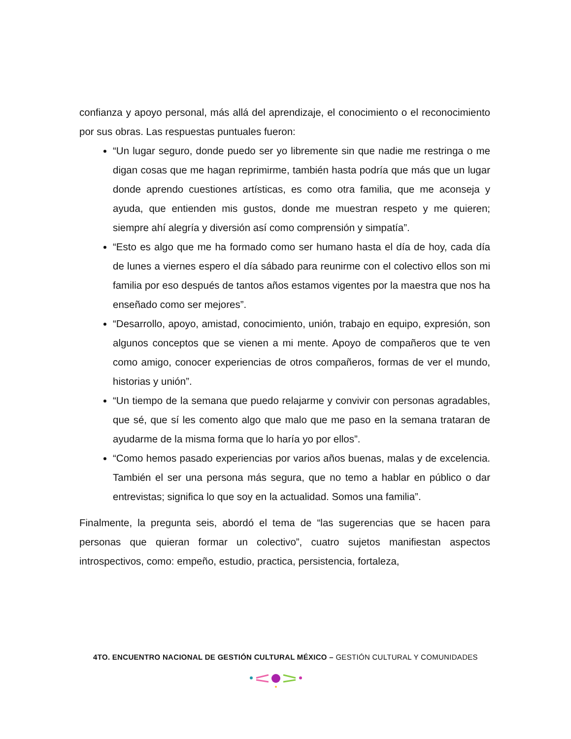confianza y apoyo personal, más allá del aprendizaje, el conocimiento o el reconocimiento por sus obras. Las respuestas puntuales fueron:
“Un lugar seguro, donde puedo ser yo libremente sin que nadie me restringa o me digan cosas que me hagan reprimirme, también hasta podría que más que un lugar donde aprendo cuestiones artísticas, es como otra familia, que me aconseja y ayuda, que entienden mis gustos, donde me muestran respeto y me quieren; siempre ahí alegría y diversión así como comprensión y simpatía”.
“Esto es algo que me ha formado como ser humano hasta el día de hoy, cada día de lunes a viernes espero el día sábado para reunirme con el colectivo ellos son mi familia por eso después de tantos años estamos vigentes por la maestra que nos ha enseñado como ser mejores”.
“Desarrollo, apoyo, amistad, conocimiento, unión, trabajo en equipo, expresión, son algunos conceptos que se vienen a mi mente. Apoyo de compañeros que te ven como amigo, conocer experiencias de otros compañeros, formas de ver el mundo, historias y unión”.
“Un tiempo de la semana que puedo relajarme y convivir con personas agradables, que sé, que sí les comento algo que malo que me paso en la semana trataran de ayudarme de la misma forma que lo haría yo por ellos”.
“Como hemos pasado experiencias por varios años buenas, malas y de excelencia. También el ser una persona más segura, que no temo a hablar en público o dar entrevistas; significa lo que soy en la actualidad. Somos una familia”.
Finalmente, la pregunta seis, abordó el tema de “las sugerencias que se hacen para personas que quieran formar un colectivo”, cuatro sujetos manifiestan aspectos introspectivos, como: empeño, estudio, practica, persistencia, fortaleza,
4TO. ENCUENTRO NACIONAL DE GESTIÓN CULTURAL MÉXICO – GESTIÓN CULTURAL Y COMUNIDADES